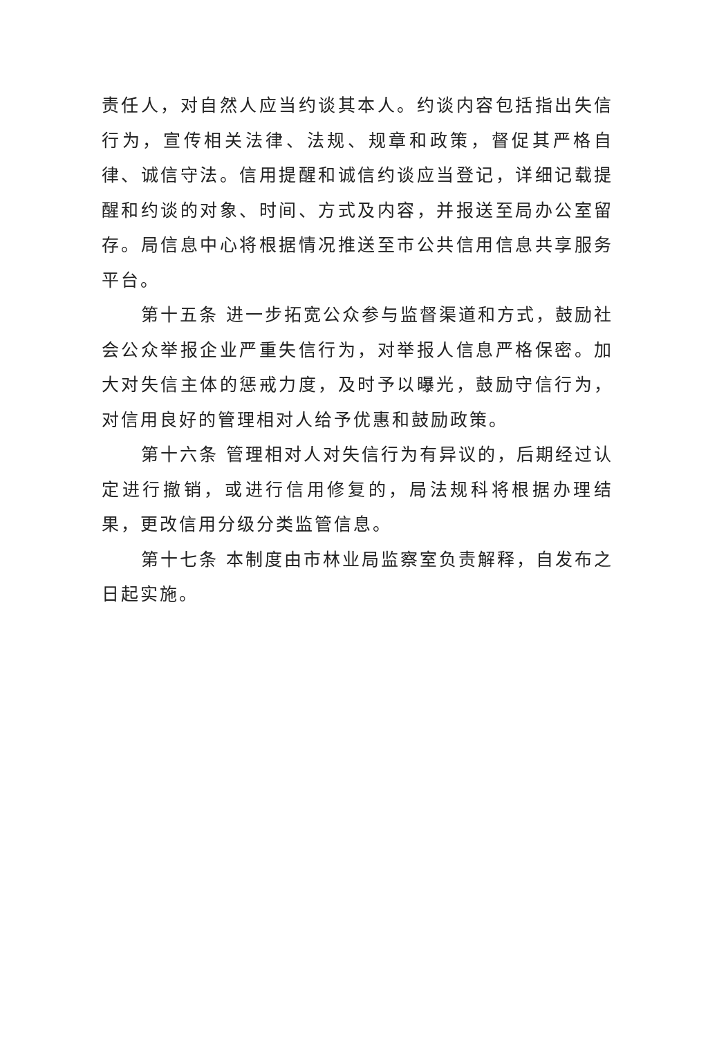责任人，对自然人应当约谈其本人。约谈内容包括指出失信行为，宣传相关法律、法规、规章和政策，督促其严格自律、诚信守法。信用提醒和诚信约谈应当登记，详细记载提醒和约谈的对象、时间、方式及内容，并报送至局办公室留存。局信息中心将根据情况推送至市公共信用信息共享服务平台。
第十五条 进一步拓宽公众参与监督渠道和方式，鼓励社会公众举报企业严重失信行为，对举报人信息严格保密。加大对失信主体的惩戒力度，及时予以曝光，鼓励守信行为，对信用良好的管理相对人给予优惠和鼓励政策。
第十六条 管理相对人对失信行为有异议的，后期经过认定进行撤销，或进行信用修复的，局法规科将根据办理结果，更改信用分级分类监管信息。
第十七条 本制度由市林业局监察室负责解释，自发布之日起实施。